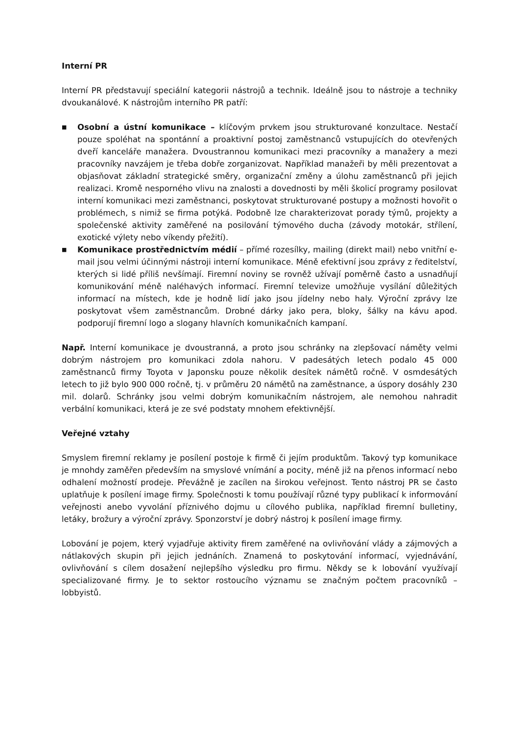Interní PR
Interní PR představují speciální kategorii nástrojů a technik. Ideálně jsou to nástroje a techniky dvoukanálové. K nástrojům interního PR patří:
■ Osobní a ústní komunikace – klíčovým prvkem jsou strukturované konzultace. Nestačí pouze spoléhat na spontánní a proaktivní postoj zaměstnanců vstupujících do otevřených dveří kanceláře manažera. Dvoustrannou komunikaci mezi pracovníky a manažery a mezi pracovníky navzájem je třeba dobře zorganizovat. Například manažeři by měli prezentovat a objasňovat základní strategické směry, organizační změny a úlohu zaměstnanců při jejich realizaci. Kromě nesporného vlivu na znalosti a dovednosti by měli školicí programy posilovat interní komunikaci mezi zaměstnanci, poskytovat strukturované postupy a možnosti hovořit o problémech, s nimiž se firma potýká. Podobně lze charakterizovat porady týmů, projekty a společenské aktivity zaměřené na posilování týmového ducha (závody motokár, střílení, exotické výlety nebo víkendy přežití).
■ Komunikace prostřednictvím médií – přímé rozesílky, mailing (direkt mail) nebo vnitřní e-mail jsou velmi účinnými nástroji interní komunikace. Méně efektivní jsou zprávy z ředitelství, kterých si lidé příliš nevšímají. Firemní noviny se rovněž užívají poměrně často a usnadňují komunikování méně naléhavých informací. Firemní televize umožňuje vysílání důležitých informací na místech, kde je hodně lidí jako jsou jídelny nebo haly. Výroční zprávy lze poskytovat všem zaměstnancům. Drobné dárky jako pera, bloky, šálky na kávu apod. podporují firemní logo a slogany hlavních komunikačních kampaní.
Např. Interní komunikace je dvoustranná, a proto jsou schránky na zlepšovací náměty velmi dobrým nástrojem pro komunikaci zdola nahoru. V padesátých letech podalo 45 000 zaměstnanců firmy Toyota v Japonsku pouze několik desítek námětů ročně. V osmdesátých letech to již bylo 900 000 ročně, tj. v průměru 20 námětů na zaměstnance, a úspory dosáhly 230 mil. dolarů. Schránky jsou velmi dobrým komunikačním nástrojem, ale nemohou nahradit verbální komunikaci, která je ze své podstaty mnohem efektivnější.
Veřejné vztahy
Smyslem firemní reklamy je posílení postoje k firmě či jejím produktům. Takový typ komunikace je mnohdy zaměřen především na smyslové vnímání a pocity, méně již na přenos informací nebo odhalení možností prodeje. Převážně je zacílen na širokou veřejnost. Tento nástroj PR se často uplatňuje k posílení image firmy. Společnosti k tomu používají různé typy publikací k informování veřejnosti anebo vyvolání příznivého dojmu u cílového publika, například firemní bulletiny, letáky, brožury a výroční zprávy. Sponzorství je dobrý nástroj k posílení image firmy.
Lobování je pojem, který vyjadřuje aktivity firem zaměřené na ovlivňování vlády a zájmových a nátlakových skupin při jejich jednáních. Znamená to poskytování informací, vyjednávání, ovlivňování s cílem dosažení nejlepšího výsledku pro firmu. Někdy se k lobování využívají specializované firmy. Je to sektor rostoucího významu se značným počtem pracovníků – lobbyistů.